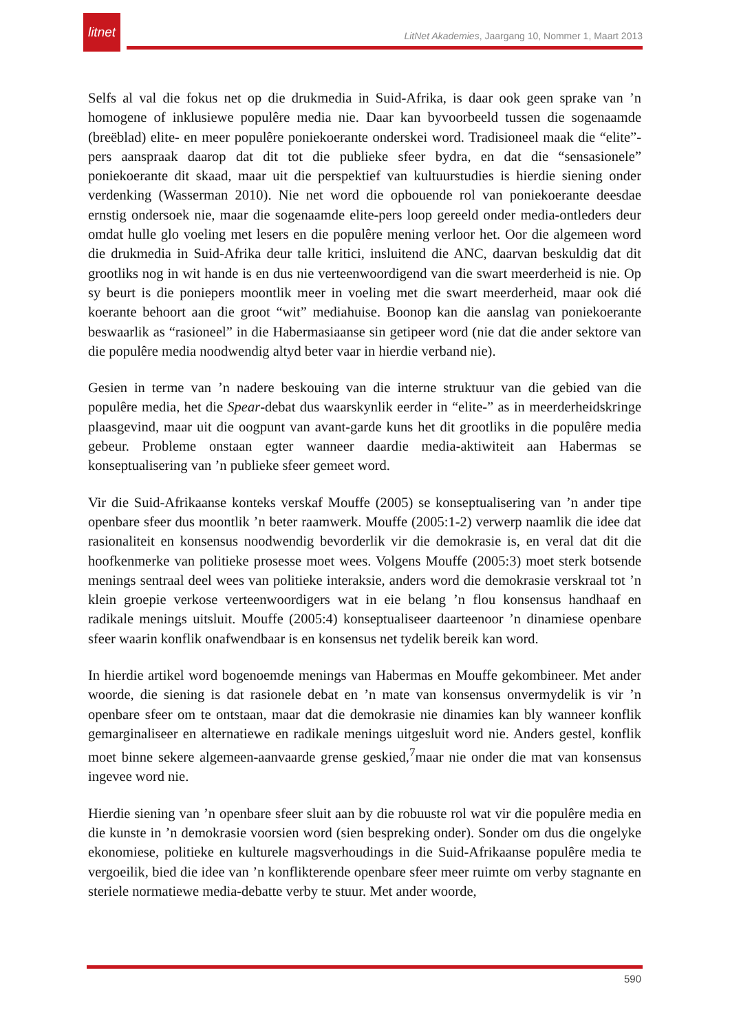litnet
LitNet Akademies, Jaargang 10, Nommer 1, Maart 2013
Selfs al val die fokus net op die drukmedia in Suid-Afrika, is daar ook geen sprake van ’n homogene of inklusiewe populêre media nie. Daar kan byvoorbeeld tussen die sogenaamde (breëblad) elite- en meer populêre poniekoerante onderskei word. Tradisioneel maak die “elite”-pers aanspraak daarop dat dit tot die publieke sfeer bydra, en dat die “sensasionele” poniekoerante dit skaad, maar uit die perspektief van kultuurstudies is hierdie siening onder verdenking (Wasserman 2010). Nie net word die opbouende rol van poniekoerante deesdae ernstig ondersoek nie, maar die sogenaamde elite-pers loop gereeld onder media-ontleders deur omdat hulle glo voeling met lesers en die populêre mening verloor het. Oor die algemeen word die drukmedia in Suid-Afrika deur talle kritici, insluitend die ANC, daarvan beskuldig dat dit grootliks nog in wit hande is en dus nie verteenwoordigend van die swart meerderheid is nie. Op sy beurt is die poniepers moontlik meer in voeling met die swart meerderheid, maar ook dié koerante behoort aan die groot “wit” mediahuise. Boonop kan die aanslag van poniekoerante beswaarlik as “rasioneel” in die Habermasiaanse sin getipeer word (nie dat die ander sektore van die populêre media noodwendig altyd beter vaar in hierdie verband nie).
Gesien in terme van ’n nadere beskouing van die interne struktuur van die gebied van die populêre media, het die Spear-debat dus waarskynlik eerder in “elite-” as in meerderheidskringe plaasgevind, maar uit die oogpunt van avant-garde kuns het dit grootliks in die populêre media gebeur. Probleme onstaan egter wanneer daardie media-aktiwiteit aan Habermas se konseptualisering van ’n publieke sfeer gemeet word.
Vir die Suid-Afrikaanse konteks verskaf Mouffe (2005) se konseptualisering van ’n ander tipe openbare sfeer dus moontlik ’n beter raamwerk. Mouffe (2005:1-2) verwerp naamlik die idee dat rasionaliteit en konsensus noodwendig bevorderlik vir die demokrasie is, en veral dat dit die hoofkenmerke van politieke prosesse moet wees. Volgens Mouffe (2005:3) moet sterk botsende menings sentraal deel wees van politieke interaksie, anders word die demokrasie verskraal tot ’n klein groepie verkose verteenwoordigers wat in eie belang ’n flou konsensus handhaaf en radikale menings uitsluit. Mouffe (2005:4) konseptualiseer daarteenoor ’n dinamiese openbare sfeer waarin konflik onafwendbaar is en konsensus net tydelik bereik kan word.
In hierdie artikel word bogenoemde menings van Habermas en Mouffe gekombineer. Met ander woorde, die siening is dat rasionele debat en ’n mate van konsensus onvermydelik is vir ’n openbare sfeer om te ontstaan, maar dat die demokrasie nie dinamies kan bly wanneer konflik gemarginaliseer en alternatiewe en radikale menings uitgesluit word nie. Anders gestel, konflik moet binne sekere algemeen-aanvaarde grense geskied,<sup>7</sup>maar nie onder die mat van konsensus ingevee word nie.
Hierdie siening van ’n openbare sfeer sluit aan by die robuuste rol wat vir die populêre media en die kunste in ’n demokrasie voorsien word (sien bespreking onder). Sonder om dus die ongelyke ekonomiese, politieke en kulturele magsverhoudings in die Suid-Afrikaanse populêre media te vergoeilik, bied die idee van ’n konflikterende openbare sfeer meer ruimte om verby stagnante en steriele normatiewe media-debatte verby te stuur. Met ander woorde,
590